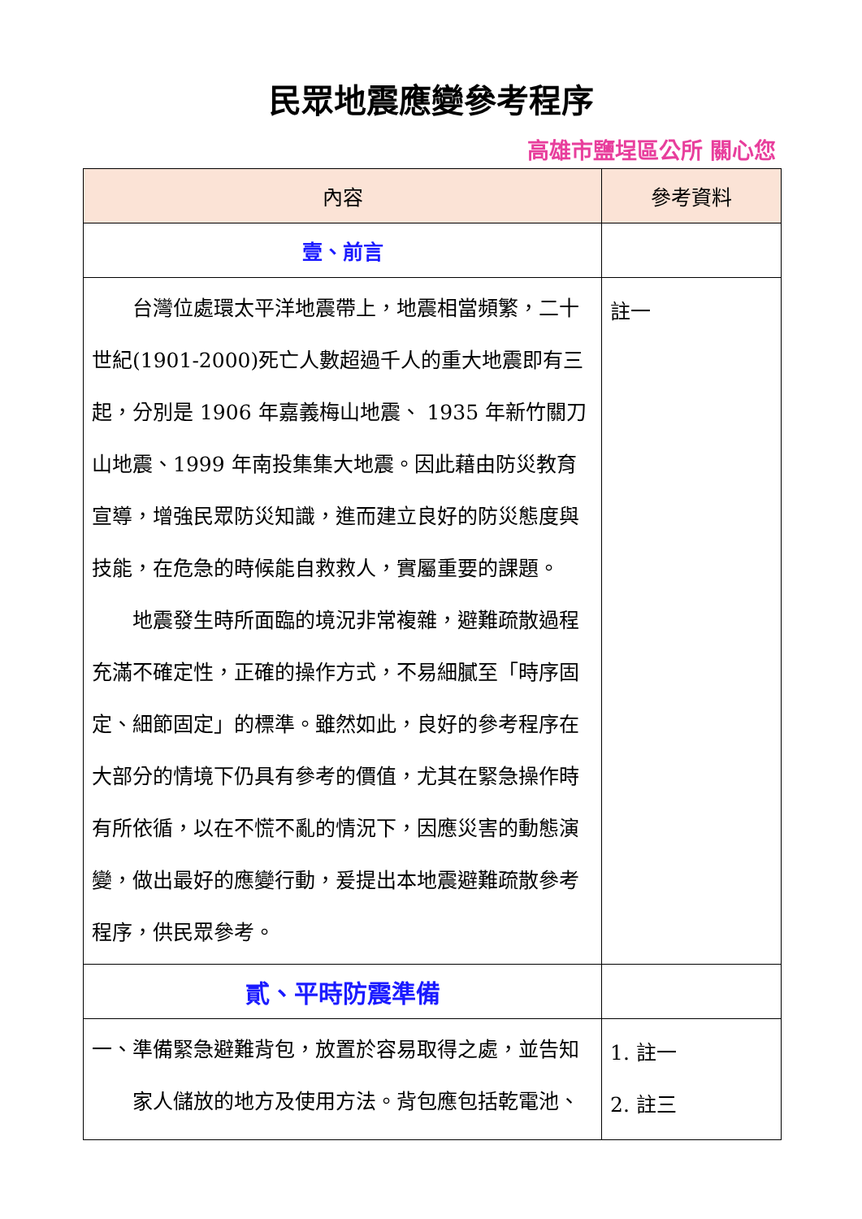民眾地震應變參考程序
高雄市鹽埕區公所 關心您
| 內容 | 參考資料 |
| --- | --- |
| 壹、前言 | |
| 台灣位處環太平洋地震帶上，地震相當頻繁，二十世紀(1901-2000)死亡人數超過千人的重大地震即有三起，分別是 1906 年嘉義梅山地震、 1935 年新竹關刀山地震、1999 年南投集集大地震。因此藉由防災教育宣導，增強民眾防災知識，進而建立良好的防災態度與技能，在危急的時候能自救救人，實屬重要的課題。 地震發生時所面臨的境況非常複雜，避難疏散過程充滿不確定性，正確的操作方式，不易細膩至「時序固定、細節固定」的標準。雖然如此，良好的參考程序在大部分的情境下仍具有參考的價值，尤其在緊急操作時有所依循，以在不慌不亂的情況下，因應災害的動態演變，做出最好的應變行動，爰提出本地震避難疏散參考程序，供民眾參考。 | 註一 |
| 貳、平時防震準備 | |
| 一、準備緊急避難背包，放置於容易取得之處，並告知 家人儲放的地方及使用方法。背包應包括乾電池、 | 1. 註一 2. 註三 |